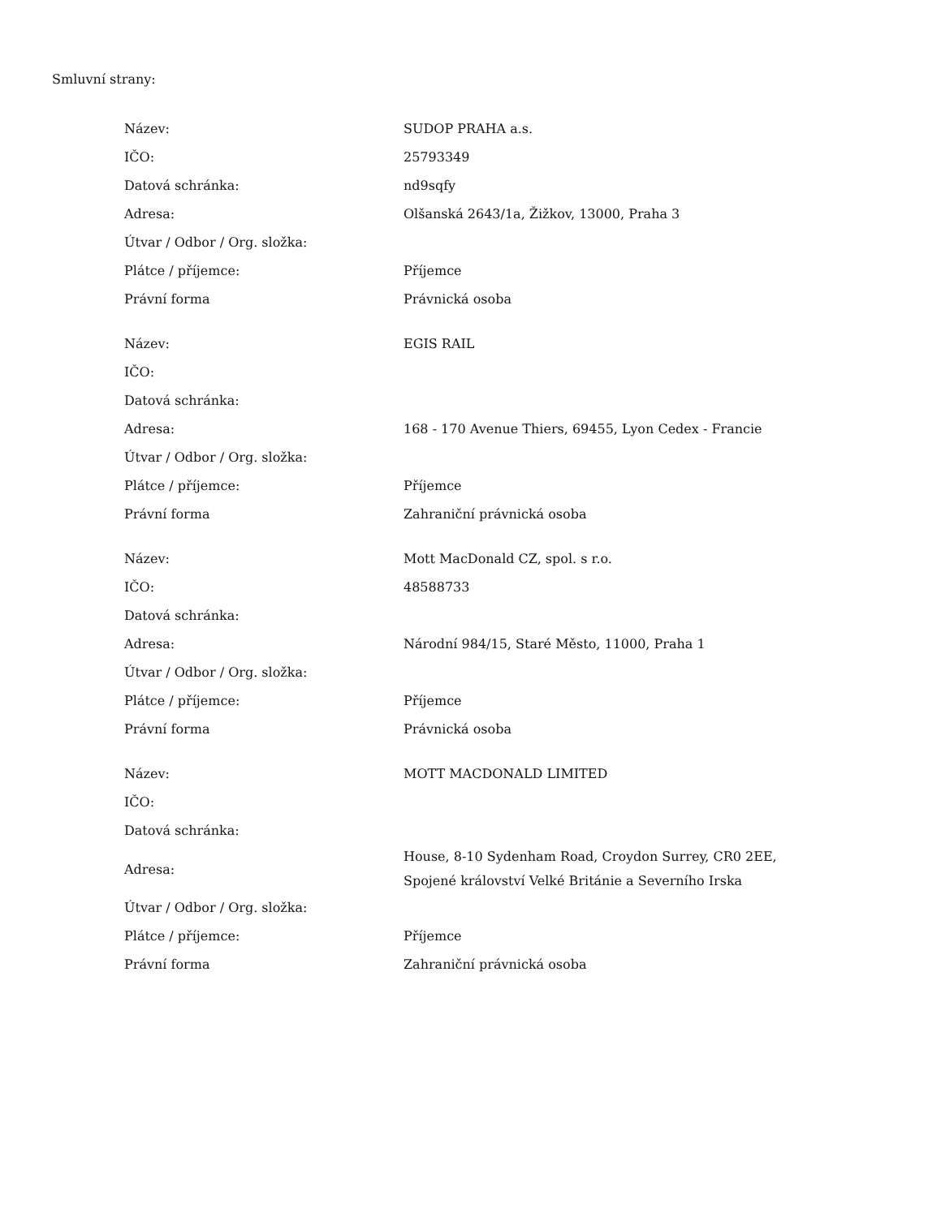Smluvní strany:
| Název: | SUDOP PRAHA a.s. |
| IČO: | 25793349 |
| Datová schránka: | nd9sqfy |
| Adresa: | Olšanská 2643/1a, Žižkov, 13000, Praha 3 |
| Útvar / Odbor / Org. složka: | |
| Plátce / příjemce: | Příjemce |
| Právní forma | Právnická osoba |
| Název: | EGIS RAIL |
| IČO: | |
| Datová schránka: | |
| Adresa: | 168 - 170 Avenue Thiers, 69455, Lyon Cedex - Francie |
| Útvar / Odbor / Org. složka: | |
| Plátce / příjemce: | Příjemce |
| Právní forma | Zahraniční právnická osoba |
| Název: | Mott MacDonald CZ, spol. s r.o. |
| IČO: | 48588733 |
| Datová schránka: | |
| Adresa: | Národní 984/15, Staré Město, 11000, Praha 1 |
| Útvar / Odbor / Org. složka: | |
| Plátce / příjemce: | Příjemce |
| Právní forma | Právnická osoba |
| Název: | MOTT MACDONALD LIMITED |
| IČO: | |
| Datová schránka: | |
| Adresa: | House, 8-10 Sydenham Road, Croydon Surrey, CR0 2EE, Spojené království Velké Británie a Severního Irska |
| Útvar / Odbor / Org. složka: | |
| Plátce / příjemce: | Příjemce |
| Právní forma | Zahraniční právnická osoba |